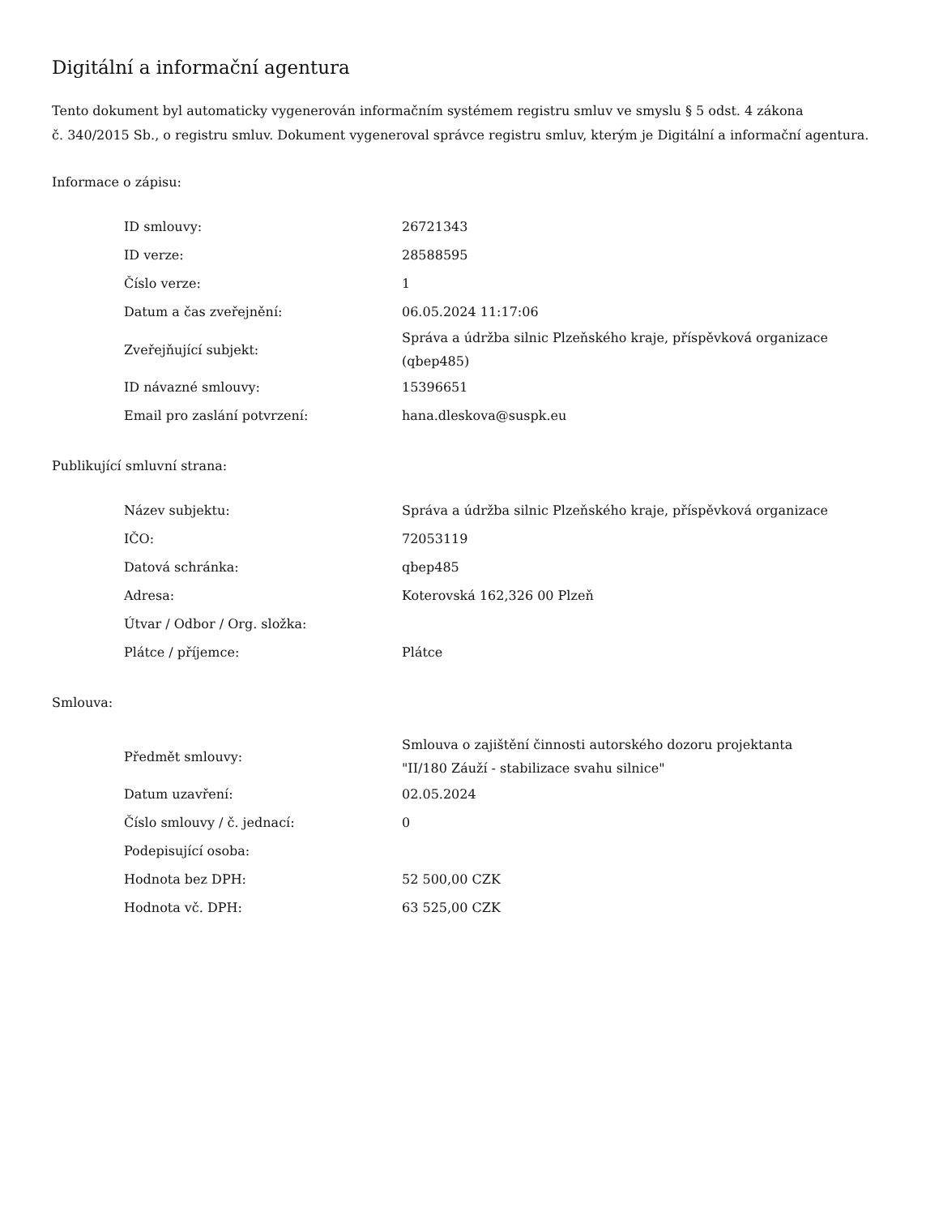Digitální a informační agentura
Tento dokument byl automaticky vygenerován informačním systémem registru smluv ve smyslu § 5 odst. 4 zákona
č. 340/2015 Sb., o registru smluv. Dokument vygeneroval správce registru smluv, kterým je Digitální a informační agentura.
Informace o zápisu:
| ID smlouvy: | 26721343 |
| ID verze: | 28588595 |
| Číslo verze: | 1 |
| Datum a čas zveřejnění: | 06.05.2024 11:17:06 |
| Zveřejňující subjekt: | Správa a údržba silnic Plzeňského kraje, příspěvková organizace (qbep485) |
| ID návazné smlouvy: | 15396651 |
| Email pro zaslání potvrzení: | hana.dleskova@suspk.eu |
Publikující smluvní strana:
| Název subjektu: | Správa a údržba silnic Plzeňského kraje, příspěvková organizace |
| IČO: | 72053119 |
| Datová schránka: | qbep485 |
| Adresa: | Koterovská 162,326 00 Plzeň |
| Útvar / Odbor / Org. složka: | |
| Plátce / příjemce: | Plátce |
Smlouva:
| Předmět smlouvy: | Smlouva o zajištění činnosti autorského dozoru projektanta "II/180 Záuží - stabilizace svahu silnice" |
| Datum uzavření: | 02.05.2024 |
| Číslo smlouvy / č. jednací: | 0 |
| Podepisující osoba: | |
| Hodnota bez DPH: | 52 500,00 CZK |
| Hodnota vč. DPH: | 63 525,00 CZK |